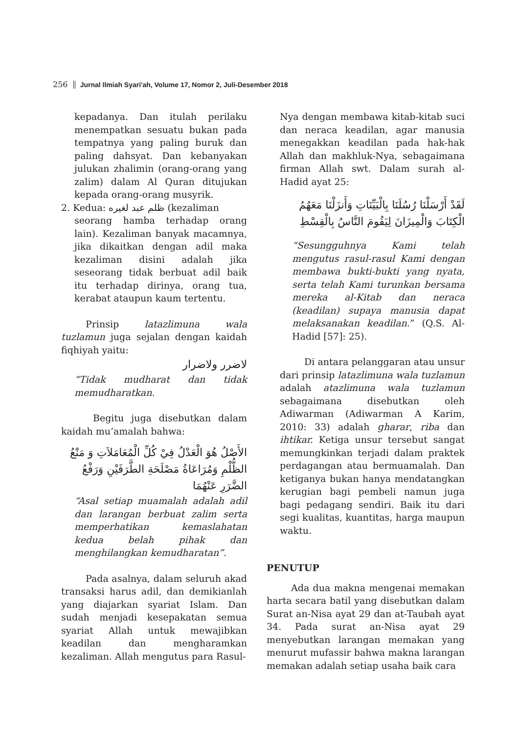256 Jurnal Ilmiah Syari'ah, Volume 17, Nomor 2, Juli-Desember 2018
kepadanya. Dan itulah perilaku menempatkan sesuatu bukan pada tempatnya yang paling buruk dan paling dahsyat. Dan kebanyakan julukan zhalimin (orang-orang yang zalim) dalam Al Quran ditujukan kepada orang-orang musyrik.
2. Kedua: ظلم عبد لغيره (kezaliman
seorang hamba terhadap orang lain). Kezaliman banyak macamnya, jika dikaitkan dengan adil maka kezaliman disini adalah jika seseorang tidak berbuat adil baik itu terhadap dirinya, orang tua, kerabat ataupun kaum tertentu.
Prinsip latazlimuna wala tuzlamun juga sejalan dengan kaidah fiqhiyah yaitu:
لاضرر ولاضرار
“Tidak mudharat dan tidak memudharatkan.
Begitu juga disebutkan dalam kaidah mu’amalah bahwa:
الأَصْلُ هُوَ الْعَدْلُ فِيْ كُلِّ الْمُعَامَلاَتِ وَ مَنْعُ الظُّلْمِ وَمُرَاعَاةُ مَصْلَحَةِ الطَّرَفَيْنِ وَرَفْعُ الضَّرَرِ عَنْهُمَا
“Asal setiap muamalah adalah adil dan larangan berbuat zalim serta memperhatikan kemaslahatan kedua belah pihak dan menghilangkan kemudharatan”.
Pada asalnya, dalam seluruh akad transaksi harus adil, dan demikianlah yang diajarkan syariat Islam. Dan sudah menjadi kesepakatan semua syariat Allah untuk mewajibkan keadilan dan mengharamkan kezaliman. Allah mengutus para Rasul-
Nya dengan membawa kitab-kitab suci dan neraca keadilan, agar manusia menegakkan keadilan pada hak-hak Allah dan makhluk-Nya, sebagaimana firman Allah swt. Dalam surah al-Hadid ayat 25:
لَقَدْ أَرْسَلْنَا رُسُلَنَا بِالْبَيِّنَاتِ وَأَنزَلْنَا مَعَهُمُ الْكِتَابَ وَالْمِيزَانَ لِيَقُومَ النَّاسُ بِالْقِسْطِ
“Sesungguhnya Kami telah mengutus rasul-rasul Kami dengan membawa bukti-bukti yang nyata, serta telah Kami turunkan bersama mereka al-Kitab dan neraca (keadilan) supaya manusia dapat melaksanakan keadilan.” (Q.S. Al-Hadid [57]: 25).
Di antara pelanggaran atau unsur dari prinsip latazlimuna wala tuzlamun adalah atazlimuna wala tuzlamun sebagaimana disebutkan oleh Adiwarman (Adiwarman A Karim, 2010: 33) adalah gharar, riba dan ihtikar. Ketiga unsur tersebut sangat memungkinkan terjadi dalam praktek perdagangan atau bermuamalah. Dan ketiganya bukan hanya mendatangkan kerugian bagi pembeli namun juga bagi pedagang sendiri. Baik itu dari segi kualitas, kuantitas, harga maupun waktu.
PENUTUP
Ada dua makna mengenai memakan harta secara batil yang disebutkan dalam Surat an-Nisa ayat 29 dan at-Taubah ayat 34. Pada surat an-Nisa ayat 29 menyebutkan larangan memakan yang menurut mufassir bahwa makna larangan memakan adalah setiap usaha baik cara